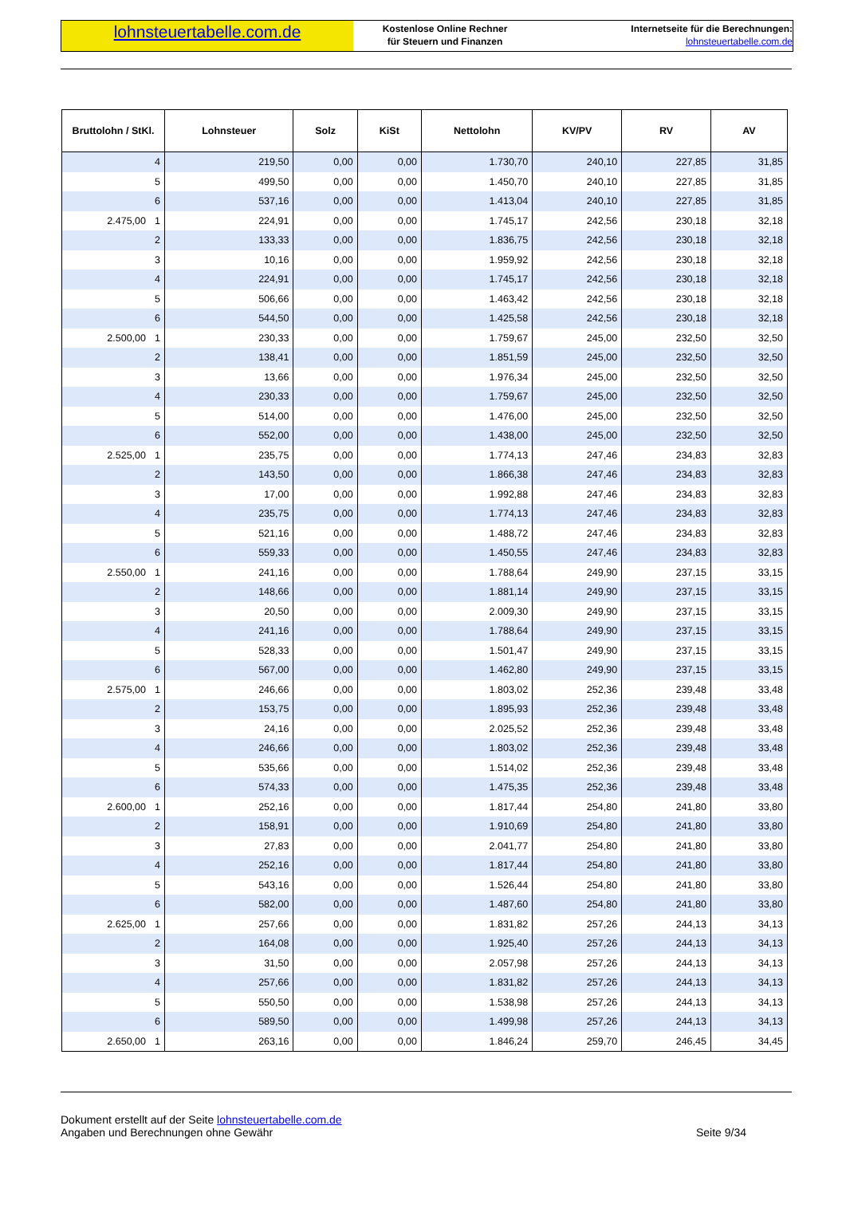lohnsteuertabelle.com.de
Kostenlose Online Rechner
für Steuern und Finanzen
Internetseite für die Berechnungen:
lohnsteuertabelle.com.de
| Bruttolohn / StKl. | | Lohnsteuer | Solz | KiSt | Nettolohn | KV/PV | RV | AV |
| --- | --- | --- | --- | --- | --- | --- | --- | --- |
| | 4 | 219,50 | 0,00 | 0,00 | 1.730,70 | 240,10 | 227,85 | 31,85 |
| | 5 | 499,50 | 0,00 | 0,00 | 1.450,70 | 240,10 | 227,85 | 31,85 |
| | 6 | 537,16 | 0,00 | 0,00 | 1.413,04 | 240,10 | 227,85 | 31,85 |
| 2.475,00 | 1 | 224,91 | 0,00 | 0,00 | 1.745,17 | 242,56 | 230,18 | 32,18 |
| | 2 | 133,33 | 0,00 | 0,00 | 1.836,75 | 242,56 | 230,18 | 32,18 |
| | 3 | 10,16 | 0,00 | 0,00 | 1.959,92 | 242,56 | 230,18 | 32,18 |
| | 4 | 224,91 | 0,00 | 0,00 | 1.745,17 | 242,56 | 230,18 | 32,18 |
| | 5 | 506,66 | 0,00 | 0,00 | 1.463,42 | 242,56 | 230,18 | 32,18 |
| | 6 | 544,50 | 0,00 | 0,00 | 1.425,58 | 242,56 | 230,18 | 32,18 |
| 2.500,00 | 1 | 230,33 | 0,00 | 0,00 | 1.759,67 | 245,00 | 232,50 | 32,50 |
| | 2 | 138,41 | 0,00 | 0,00 | 1.851,59 | 245,00 | 232,50 | 32,50 |
| | 3 | 13,66 | 0,00 | 0,00 | 1.976,34 | 245,00 | 232,50 | 32,50 |
| | 4 | 230,33 | 0,00 | 0,00 | 1.759,67 | 245,00 | 232,50 | 32,50 |
| | 5 | 514,00 | 0,00 | 0,00 | 1.476,00 | 245,00 | 232,50 | 32,50 |
| | 6 | 552,00 | 0,00 | 0,00 | 1.438,00 | 245,00 | 232,50 | 32,50 |
| 2.525,00 | 1 | 235,75 | 0,00 | 0,00 | 1.774,13 | 247,46 | 234,83 | 32,83 |
| | 2 | 143,50 | 0,00 | 0,00 | 1.866,38 | 247,46 | 234,83 | 32,83 |
| | 3 | 17,00 | 0,00 | 0,00 | 1.992,88 | 247,46 | 234,83 | 32,83 |
| | 4 | 235,75 | 0,00 | 0,00 | 1.774,13 | 247,46 | 234,83 | 32,83 |
| | 5 | 521,16 | 0,00 | 0,00 | 1.488,72 | 247,46 | 234,83 | 32,83 |
| | 6 | 559,33 | 0,00 | 0,00 | 1.450,55 | 247,46 | 234,83 | 32,83 |
| 2.550,00 | 1 | 241,16 | 0,00 | 0,00 | 1.788,64 | 249,90 | 237,15 | 33,15 |
| | 2 | 148,66 | 0,00 | 0,00 | 1.881,14 | 249,90 | 237,15 | 33,15 |
| | 3 | 20,50 | 0,00 | 0,00 | 2.009,30 | 249,90 | 237,15 | 33,15 |
| | 4 | 241,16 | 0,00 | 0,00 | 1.788,64 | 249,90 | 237,15 | 33,15 |
| | 5 | 528,33 | 0,00 | 0,00 | 1.501,47 | 249,90 | 237,15 | 33,15 |
| | 6 | 567,00 | 0,00 | 0,00 | 1.462,80 | 249,90 | 237,15 | 33,15 |
| 2.575,00 | 1 | 246,66 | 0,00 | 0,00 | 1.803,02 | 252,36 | 239,48 | 33,48 |
| | 2 | 153,75 | 0,00 | 0,00 | 1.895,93 | 252,36 | 239,48 | 33,48 |
| | 3 | 24,16 | 0,00 | 0,00 | 2.025,52 | 252,36 | 239,48 | 33,48 |
| | 4 | 246,66 | 0,00 | 0,00 | 1.803,02 | 252,36 | 239,48 | 33,48 |
| | 5 | 535,66 | 0,00 | 0,00 | 1.514,02 | 252,36 | 239,48 | 33,48 |
| | 6 | 574,33 | 0,00 | 0,00 | 1.475,35 | 252,36 | 239,48 | 33,48 |
| 2.600,00 | 1 | 252,16 | 0,00 | 0,00 | 1.817,44 | 254,80 | 241,80 | 33,80 |
| | 2 | 158,91 | 0,00 | 0,00 | 1.910,69 | 254,80 | 241,80 | 33,80 |
| | 3 | 27,83 | 0,00 | 0,00 | 2.041,77 | 254,80 | 241,80 | 33,80 |
| | 4 | 252,16 | 0,00 | 0,00 | 1.817,44 | 254,80 | 241,80 | 33,80 |
| | 5 | 543,16 | 0,00 | 0,00 | 1.526,44 | 254,80 | 241,80 | 33,80 |
| | 6 | 582,00 | 0,00 | 0,00 | 1.487,60 | 254,80 | 241,80 | 33,80 |
| 2.625,00 | 1 | 257,66 | 0,00 | 0,00 | 1.831,82 | 257,26 | 244,13 | 34,13 |
| | 2 | 164,08 | 0,00 | 0,00 | 1.925,40 | 257,26 | 244,13 | 34,13 |
| | 3 | 31,50 | 0,00 | 0,00 | 2.057,98 | 257,26 | 244,13 | 34,13 |
| | 4 | 257,66 | 0,00 | 0,00 | 1.831,82 | 257,26 | 244,13 | 34,13 |
| | 5 | 550,50 | 0,00 | 0,00 | 1.538,98 | 257,26 | 244,13 | 34,13 |
| | 6 | 589,50 | 0,00 | 0,00 | 1.499,98 | 257,26 | 244,13 | 34,13 |
| 2.650,00 | 1 | 263,16 | 0,00 | 0,00 | 1.846,24 | 259,70 | 246,45 | 34,45 |
Dokument erstellt auf der Seite lohnsteuertabelle.com.de
Angaben und Berechnungen ohne Gewähr
Seite 9/34